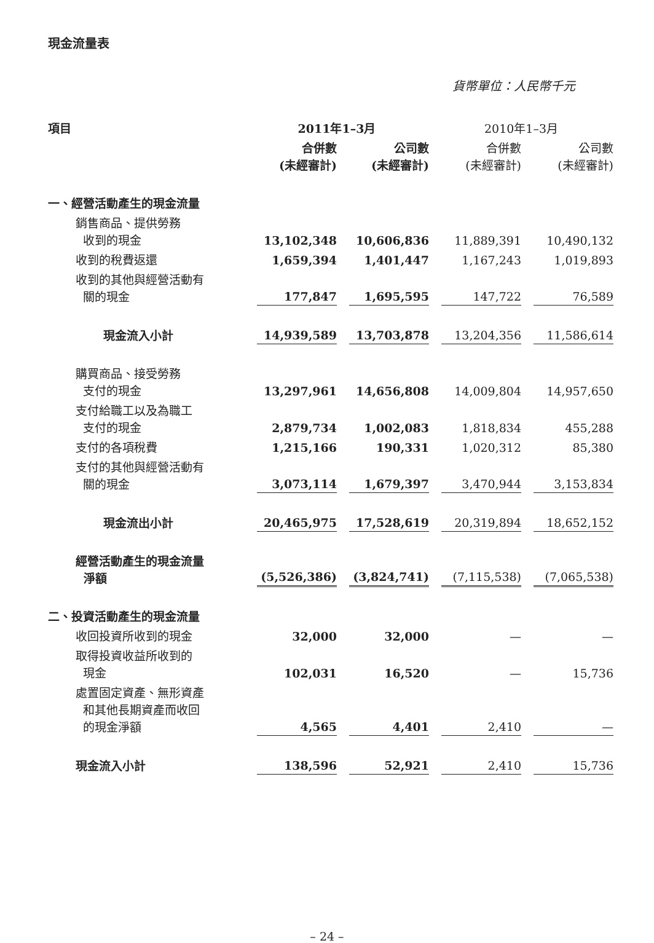現金流量表
貨幣單位：人民幣千元
| 項目 | 2011年1–3月 | | 2010年1–3月 | |
| --- | --- | --- | --- | --- |
| | 合併數 (未經審計) | 公司數 (未經審計) | 合併數 (未經審計) | 公司數 (未經審計) |
| 一、經營活動產生的現金流量 | | | | |
| 銷售商品、提供勞務 收到的現金 | 13,102,348 | 10,606,836 | 11,889,391 | 10,490,132 |
| 收到的稅費返還 | 1,659,394 | 1,401,447 | 1,167,243 | 1,019,893 |
| 收到的其他與經營活動有 關的現金 | 177,847 | 1,695,595 | 147,722 | 76,589 |
| 現金流入小計 | 14,939,589 | 13,703,878 | 13,204,356 | 11,586,614 |
| 購買商品、接受勞務 支付的現金 | 13,297,961 | 14,656,808 | 14,009,804 | 14,957,650 |
| 支付給職工以及為職工 支付的現金 | 2,879,734 | 1,002,083 | 1,818,834 | 455,288 |
| 支付的各項稅費 | 1,215,166 | 190,331 | 1,020,312 | 85,380 |
| 支付的其他與經營活動有 關的現金 | 3,073,114 | 1,679,397 | 3,470,944 | 3,153,834 |
| 現金流出小計 | 20,465,975 | 17,528,619 | 20,319,894 | 18,652,152 |
| 經營活動產生的現金流量 淨額 | (5,526,386) | (3,824,741) | (7,115,538) | (7,065,538) |
| 二、投資活動產生的現金流量 | | | | |
| 收回投資所收到的現金 | 32,000 | 32,000 | — | — |
| 取得投資收益所收到的 現金 | 102,031 | 16,520 | — | 15,736 |
| 處置固定資產、無形資產 和其他長期資產而收回 的現金淨額 | 4,565 | 4,401 | 2,410 | — |
| 現金流入小計 | 138,596 | 52,921 | 2,410 | 15,736 |
– 24 –